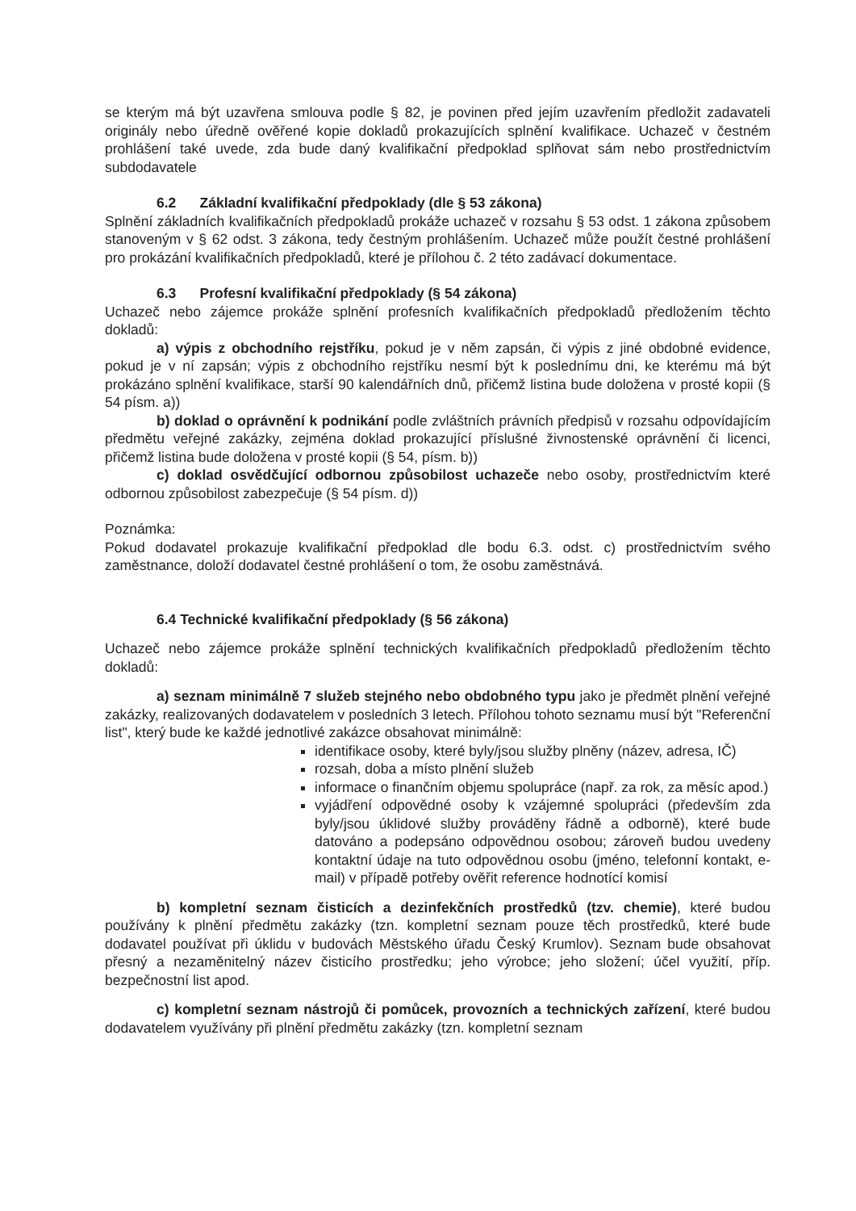se kterým má být uzavřena smlouva podle § 82, je povinen před jejím uzavřením předložit zadavateli originály nebo úředně ověřené kopie dokladů prokazujících splnění kvalifikace. Uchazeč v čestném prohlášení také uvede, zda bude daný kvalifikační předpoklad splňovat sám nebo prostřednictvím subdodavatele
6.2 Základní kvalifikační předpoklady (dle § 53 zákona)
Splnění základních kvalifikačních předpokladů prokáže uchazeč v rozsahu § 53 odst. 1 zákona způsobem stanoveným v § 62 odst. 3 zákona, tedy čestným prohlášením. Uchazeč může použít čestné prohlášení pro prokázání kvalifikačních předpokladů, které je přílohou č. 2 této zadávací dokumentace.
6.3 Profesní kvalifikační předpoklady (§ 54 zákona)
Uchazeč nebo zájemce prokáže splnění profesních kvalifikačních předpokladů předložením těchto dokladů:
a) výpis z obchodního rejstříku, pokud je v něm zapsán, či výpis z jiné obdobné evidence, pokud je v ní zapsán; výpis z obchodního rejstříku nesmí být k poslednímu dni, ke kterému má být prokázáno splnění kvalifikace, starší 90 kalendářních dnů, přičemž listina bude doložena v prosté kopii (§ 54 písm. a))
b) doklad o oprávnění k podnikání podle zvláštních právních předpisů v rozsahu odpovídajícím předmětu veřejné zakázky, zejména doklad prokazující příslušné živnostenské oprávnění či licenci, přičemž listina bude doložena v prosté kopii (§ 54, písm. b))
c) doklad osvědčující odbornou způsobilost uchazeče nebo osoby, prostřednictvím které odbornou způsobilost zabezpečuje (§ 54 písm. d))
Poznámka:
Pokud dodavatel prokazuje kvalifikační předpoklad dle bodu 6.3. odst. c) prostřednictvím svého zaměstnance, doloží dodavatel čestné prohlášení o tom, že osobu zaměstnává.
6.4 Technické kvalifikační předpoklady (§ 56 zákona)
Uchazeč nebo zájemce prokáže splnění technických kvalifikačních předpokladů předložením těchto dokladů:
a) seznam minimálně 7 služeb stejného nebo obdobného typu jako je předmět plnění veřejné zakázky, realizovaných dodavatelem v posledních 3 letech. Přílohou tohoto seznamu musí být "Referenční list", který bude ke každé jednotlivé zakázce obsahovat minimálně:
identifikace osoby, které byly/jsou služby plněny (název, adresa, IČ)
rozsah, doba a místo plnění služeb
informace o finančním objemu spolupráce (např. za rok, za měsíc apod.)
vyjádření odpovědné osoby k vzájemné spolupráci (především zda byly/jsou úklidové služby prováděny řádně a odborně), které bude datováno a podepsáno odpovědnou osobou; zároveň budou uvedeny kontaktní údaje na tuto odpovědnou osobu (jméno, telefonní kontakt, e-mail) v případě potřeby ověřit reference hodnotící komisí
b) kompletní seznam čisticích a dezinfekčních prostředků (tzv. chemie), které budou používány k plnění předmětu zakázky (tzn. kompletní seznam pouze těch prostředků, které bude dodavatel používat při úklidu v budovách Městského úřadu Český Krumlov). Seznam bude obsahovat přesný a nezaměnitelný název čisticího prostředku; jeho výrobce; jeho složení; účel využití, příp. bezpečnostní list apod.
c) kompletní seznam nástrojů či pomůcek, provozních a technických zařízení, které budou dodavatelem využívány při plnění předmětu zakázky (tzn. kompletní seznam